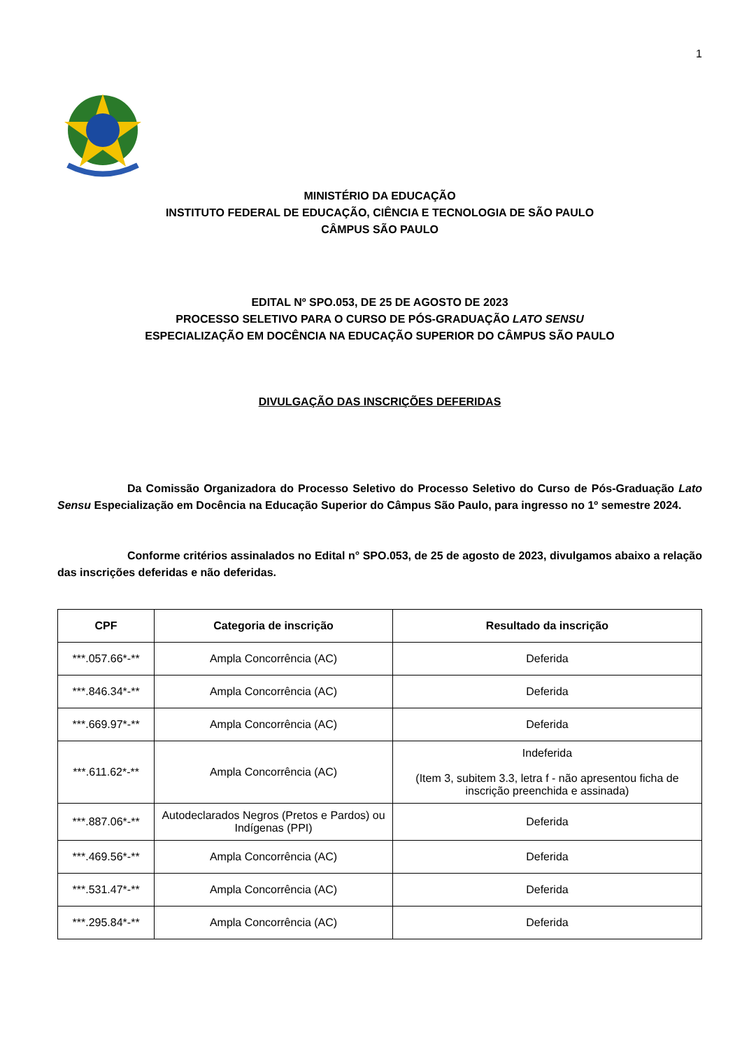1
MINISTÉRIO DA EDUCAÇÃO
INSTITUTO FEDERAL DE EDUCAÇÃO, CIÊNCIA E TECNOLOGIA DE SÃO PAULO
CÂMPUS SÃO PAULO
EDITAL Nº SPO.053, DE 25 DE AGOSTO DE 2023
PROCESSO SELETIVO PARA O CURSO DE PÓS-GRADUAÇÃO LATO SENSU
ESPECIALIZAÇÃO EM DOCÊNCIA NA EDUCAÇÃO SUPERIOR DO CÂMPUS SÃO PAULO
DIVULGAÇÃO DAS INSCRIÇÕES DEFERIDAS
Da Comissão Organizadora do Processo Seletivo do Processo Seletivo do Curso de Pós-Graduação Lato Sensu Especialização em Docência na Educação Superior do Câmpus São Paulo, para ingresso no 1º semestre 2024.
Conforme critérios assinalados no Edital n° SPO.053, de 25 de agosto de 2023, divulgamos abaixo a relação das inscrições deferidas e não deferidas.
| CPF | Categoria de inscrição | Resultado da inscrição |
| --- | --- | --- |
| ***.057.66*-** | Ampla Concorrência (AC) | Deferida |
| ***.846.34*-** | Ampla Concorrência (AC) | Deferida |
| ***.669.97*-** | Ampla Concorrência (AC) | Deferida |
| ***.611.62*-** | Ampla Concorrência (AC) | Indeferida (Item 3, subitem 3.3, letra f - não apresentou ficha de inscrição preenchida e assinada) |
| ***.887.06*-** | Autodeclarados Negros (Pretos e Pardos) ou Indígenas (PPI) | Deferida |
| ***.469.56*-** | Ampla Concorrência (AC) | Deferida |
| ***.531.47*-** | Ampla Concorrência (AC) | Deferida |
| ***.295.84*-** | Ampla Concorrência (AC) | Deferida |